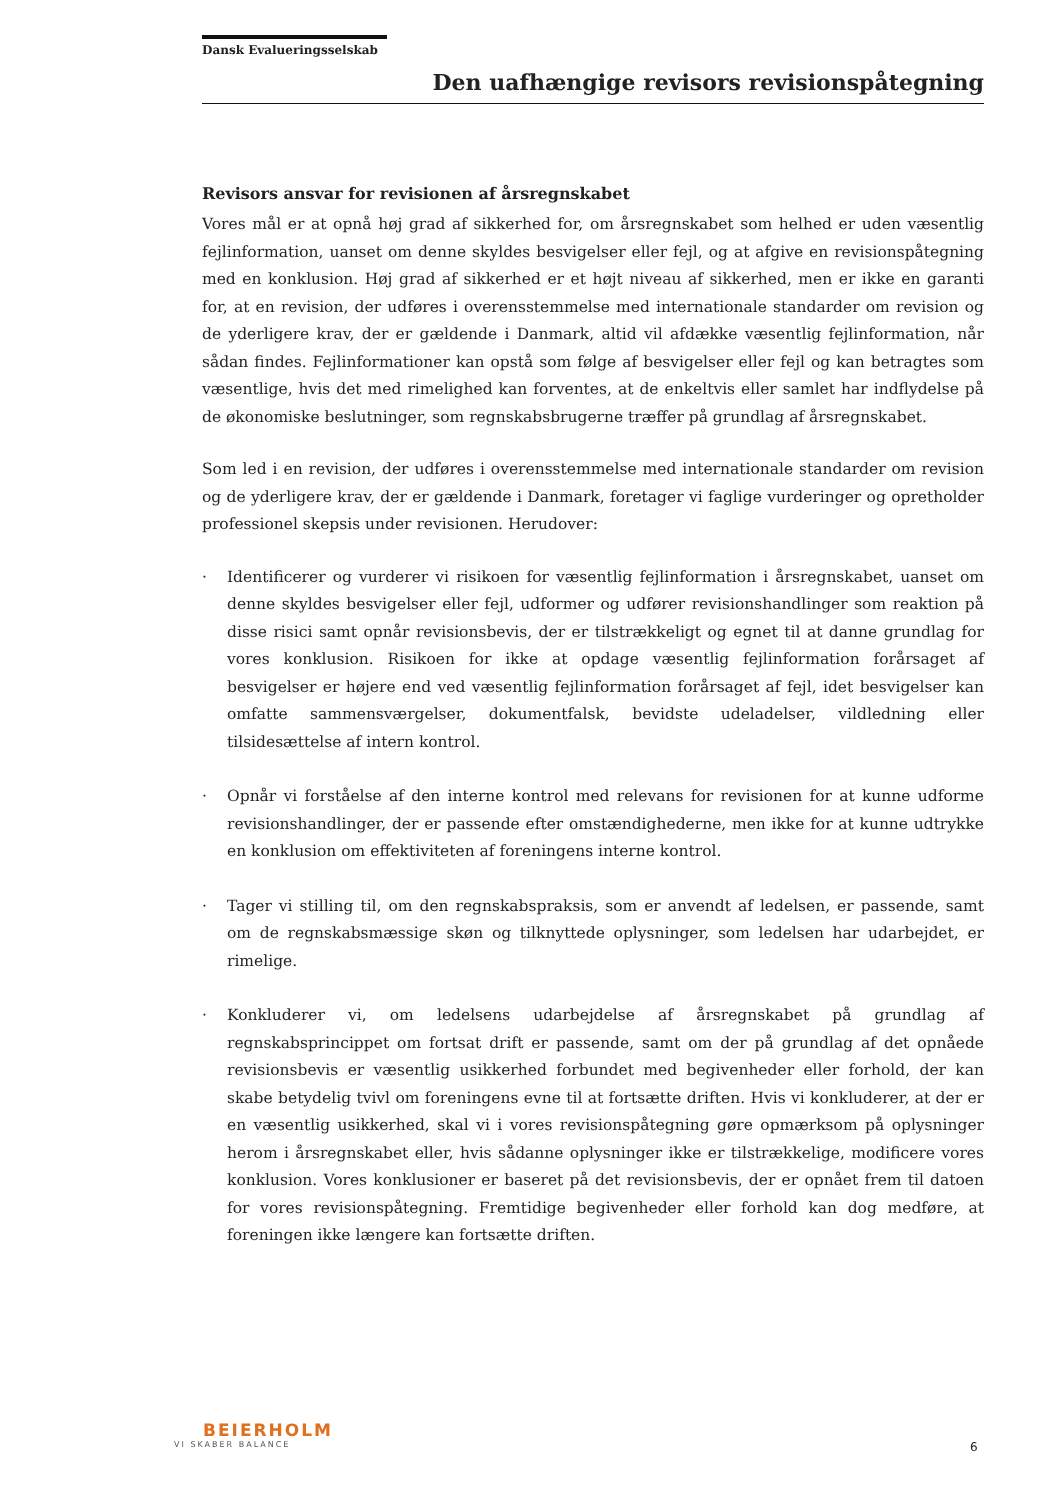Dansk Evalueringsselskab
Den uafhængige revisors revisionspåtegning
Revisors ansvar for revisionen af årsregnskabet
Vores mål er at opnå høj grad af sikkerhed for, om årsregnskabet som helhed er uden væsentlig fejlinformation, uanset om denne skyldes besvigelser eller fejl, og at afgive en revisionspåtegning med en konklusion. Høj grad af sikkerhed er et højt niveau af sikkerhed, men er ikke en garanti for, at en revision, der udføres i overensstemmelse med internationale standarder om revision og de yderligere krav, der er gældende i Danmark, altid vil afdække væsentlig fejlinformation, når sådan findes. Fejlinformationer kan opstå som følge af besvigelser eller fejl og kan betragtes som væsentlige, hvis det med rimelighed kan forventes, at de enkeltvis eller samlet har indflydelse på de økonomiske beslutninger, som regnskabsbrugerne træffer på grundlag af årsregnskabet.
Som led i en revision, der udføres i overensstemmelse med internationale standarder om revision og de yderligere krav, der er gældende i Danmark, foretager vi faglige vurderinger og opretholder professionel skepsis under revisionen. Herudover:
· Identificerer og vurderer vi risikoen for væsentlig fejlinformation i årsregnskabet, uanset om denne skyldes besvigelser eller fejl, udformer og udfører revisionshandlinger som reaktion på disse risici samt opnår revisionsbevis, der er tilstrækkeligt og egnet til at danne grundlag for vores konklusion. Risikoen for ikke at opdage væsentlig fejlinformation forårsaget af besvigelser er højere end ved væsentlig fejlinformation forårsaget af fejl, idet besvigelser kan omfatte sammensværgelser, dokumentfalsk, bevidste udeladelser, vildledning eller tilsidesættelse af intern kontrol.
· Opnår vi forståelse af den interne kontrol med relevans for revisionen for at kunne udforme revisionshandlinger, der er passende efter omstændighederne, men ikke for at kunne udtrykke en konklusion om effektiviteten af foreningens interne kontrol.
· Tager vi stilling til, om den regnskabspraksis, som er anvendt af ledelsen, er passende, samt om de regnskabsmæssige skøn og tilknyttede oplysninger, som ledelsen har udarbejdet, er rimelige.
· Konkluderer vi, om ledelsens udarbejdelse af årsregnskabet på grundlag af regnskabsprincippet om fortsat drift er passende, samt om der på grundlag af det opnåede revisionsbevis er væsentlig usikkerhed forbundet med begivenheder eller forhold, der kan skabe betydelig tvivl om foreningens evne til at fortsætte driften. Hvis vi konkluderer, at der er en væsentlig usikkerhed, skal vi i vores revisionspåtegning gøre opmærksom på oplysninger herom i årsregnskabet eller, hvis sådanne oplysninger ikke er tilstrækkelige, modificere vores konklusion. Vores konklusioner er baseret på det revisionsbevis, der er opnået frem til datoen for vores revisionspåtegning. Fremtidige begivenheder eller forhold kan dog medføre, at foreningen ikke længere kan fortsætte driften.
BEIERHOLM
VI SKABER BALANCE
6